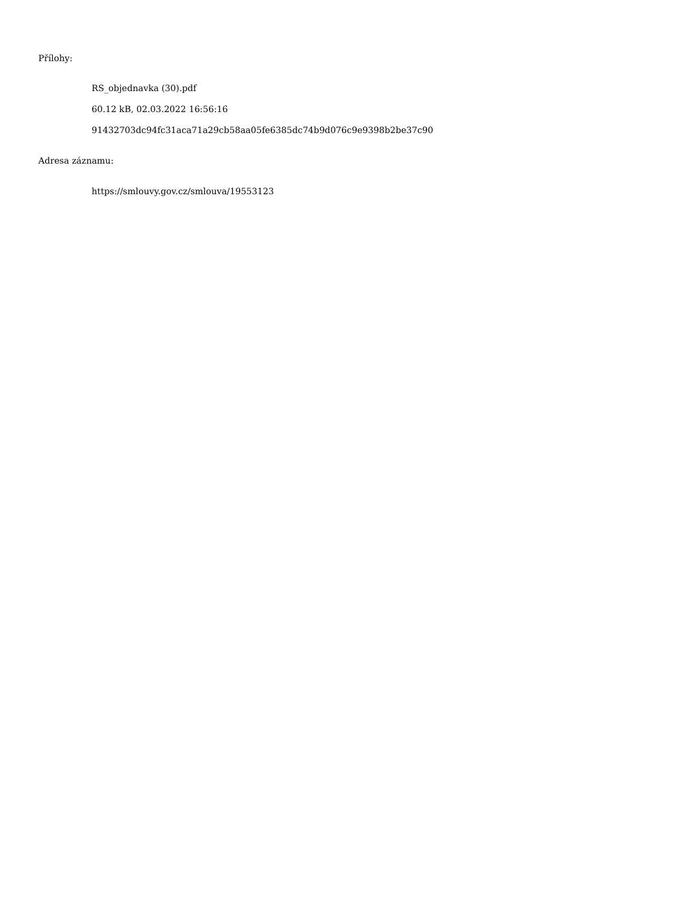Přílohy:
RS_objednavka (30).pdf
60.12 kB, 02.03.2022 16:56:16
91432703dc94fc31aca71a29cb58aa05fe6385dc74b9d076c9e9398b2be37c90
Adresa záznamu:
https://smlouvy.gov.cz/smlouva/19553123